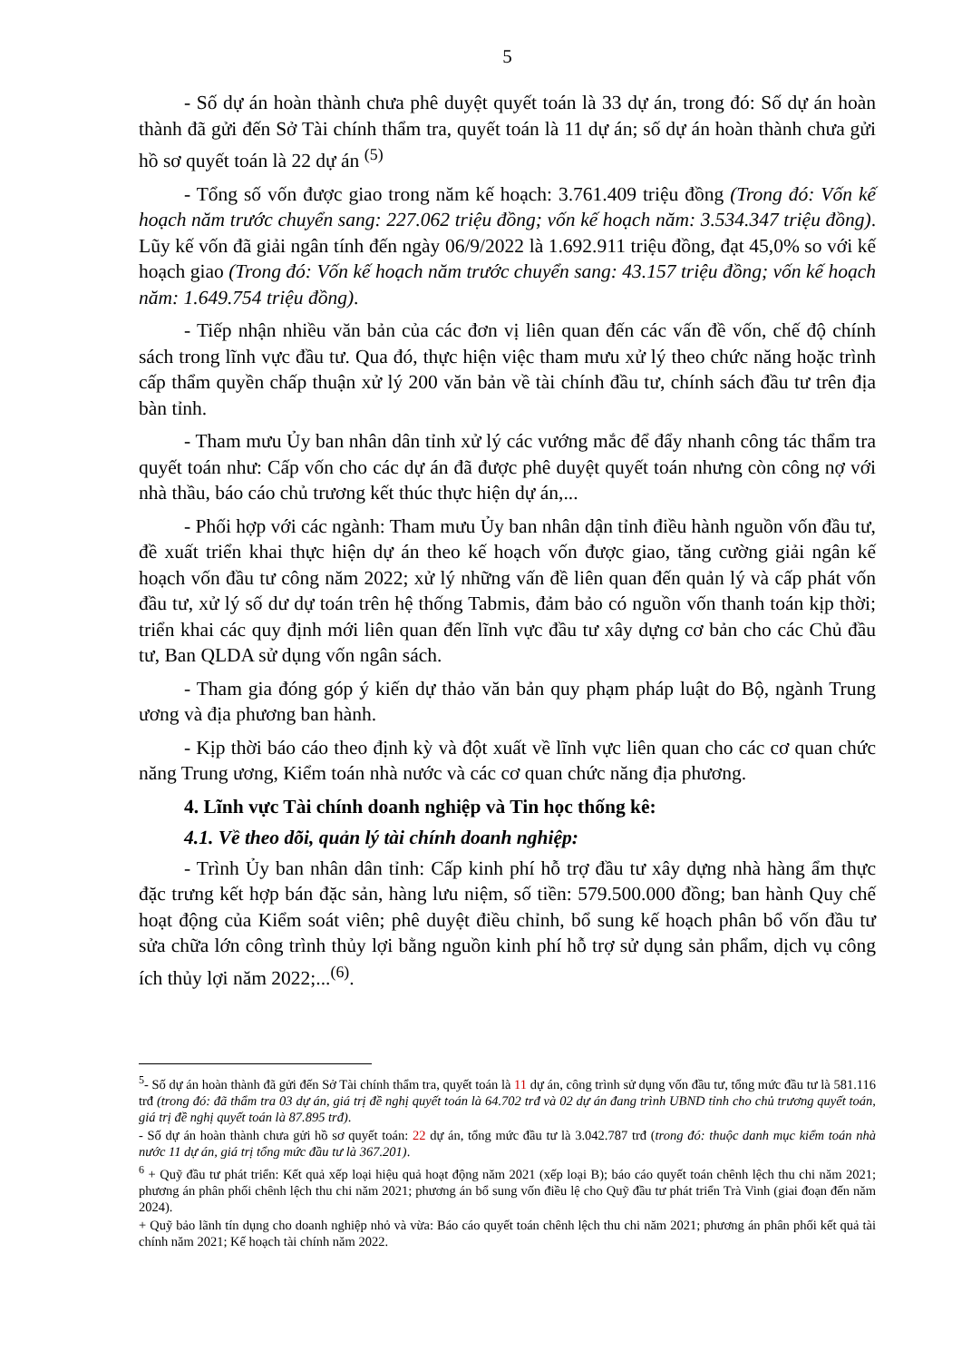5
- Số dự án hoàn thành chưa phê duyệt quyết toán là 33 dự án, trong đó: Số dự án hoàn thành đã gửi đến Sở Tài chính thẩm tra, quyết toán là 11 dự án; số dự án hoàn thành chưa gửi hồ sơ quyết toán là 22 dự án <sup>(5)</sup>
- Tổng số vốn được giao trong năm kế hoạch: 3.761.409 triệu đồng (Trong đó: Vốn kế hoạch năm trước chuyển sang: 227.062 triệu đồng; vốn kế hoạch năm: 3.534.347 triệu đồng). Lũy kế vốn đã giải ngân tính đến ngày 06/9/2022 là 1.692.911 triệu đồng, đạt 45,0% so với kế hoạch giao (Trong đó: Vốn kế hoạch năm trước chuyển sang: 43.157 triệu đồng; vốn kế hoạch năm: 1.649.754 triệu đồng).
- Tiếp nhận nhiều văn bản của các đơn vị liên quan đến các vấn đề vốn, chế độ chính sách trong lĩnh vực đầu tư. Qua đó, thực hiện việc tham mưu xử lý theo chức năng hoặc trình cấp thẩm quyền chấp thuận xử lý 200 văn bản về tài chính đầu tư, chính sách đầu tư trên địa bàn tỉnh.
- Tham mưu Ủy ban nhân dân tỉnh xử lý các vướng mắc để đẩy nhanh công tác thẩm tra quyết toán như: Cấp vốn cho các dự án đã được phê duyệt quyết toán nhưng còn công nợ với nhà thầu, báo cáo chủ trương kết thúc thực hiện dự án,...
- Phối hợp với các ngành: Tham mưu Ủy ban nhân dận tỉnh điều hành nguồn vốn đầu tư, đề xuất triển khai thực hiện dự án theo kế hoạch vốn được giao, tăng cường giải ngân kế hoạch vốn đầu tư công năm 2022; xử lý những vấn đề liên quan đến quản lý và cấp phát vốn đầu tư, xử lý số dư dự toán trên hệ thống Tabmis, đảm bảo có nguồn vốn thanh toán kịp thời; triển khai các quy định mới liên quan đến lĩnh vực đầu tư xây dựng cơ bản cho các Chủ đầu tư, Ban QLDA sử dụng vốn ngân sách.
- Tham gia đóng góp ý kiến dự thảo văn bản quy phạm pháp luật do Bộ, ngành Trung ương và địa phương ban hành.
- Kịp thời báo cáo theo định kỳ và đột xuất về lĩnh vực liên quan cho các cơ quan chức năng Trung ương, Kiểm toán nhà nước và các cơ quan chức năng địa phương.
4. Lĩnh vực Tài chính doanh nghiệp và Tin học thống kê:
4.1. Về theo dõi, quản lý tài chính doanh nghiệp:
- Trình Ủy ban nhân dân tỉnh: Cấp kinh phí hỗ trợ đầu tư xây dựng nhà hàng ẩm thực đặc trưng kết hợp bán đặc sản, hàng lưu niệm, số tiền: 579.500.000 đồng; ban hành Quy chế hoạt động của Kiểm soát viên; phê duyệt điều chỉnh, bổ sung kế hoạch phân bổ vốn đầu tư sửa chữa lớn công trình thủy lợi bằng nguồn kinh phí hỗ trợ sử dụng sản phẩm, dịch vụ công ích thủy lợi năm 2022;...<sup>(6)</sup>.
<sup>5</sup>- Số dự án hoàn thành đã gửi đến Sở Tài chính thẩm tra, quyết toán là 11 dự án, công trình sử dụng vốn đầu tư, tổng mức đầu tư là 581.116 trđ (trong đó: đã thẩm tra 03 dự án, giá trị đề nghị quyết toán là 64.702 trđ và 02 dự án đang trình UBND tỉnh cho chủ trương quyết toán, giá trị đề nghị quyết toán là 87.895 trđ).
- Số dự án hoàn thành chưa gửi hồ sơ quyết toán: 22 dự án, tổng mức đầu tư là 3.042.787 trđ (trong đó: thuộc danh mục kiểm toán nhà nước 11 dự án, giá trị tổng mức đầu tư là 367.201).
<sup>6</sup> + Quỹ đầu tư phát triển: Kết quả xếp loại hiệu quả hoạt động năm 2021 (xếp loại B); báo cáo quyết toán chênh lệch thu chi năm 2021; phương án phân phối chênh lệch thu chi năm 2021; phương án bổ sung vốn điều lệ cho Quỹ đầu tư phát triển Trà Vinh (giai đoạn đến năm 2024).
+ Quỹ bảo lãnh tín dụng cho doanh nghiệp nhỏ và vừa: Báo cáo quyết toán chênh lệch thu chi năm 2021; phương án phân phối kết quả tài chính năm 2021; Kế hoạch tài chính năm 2022.